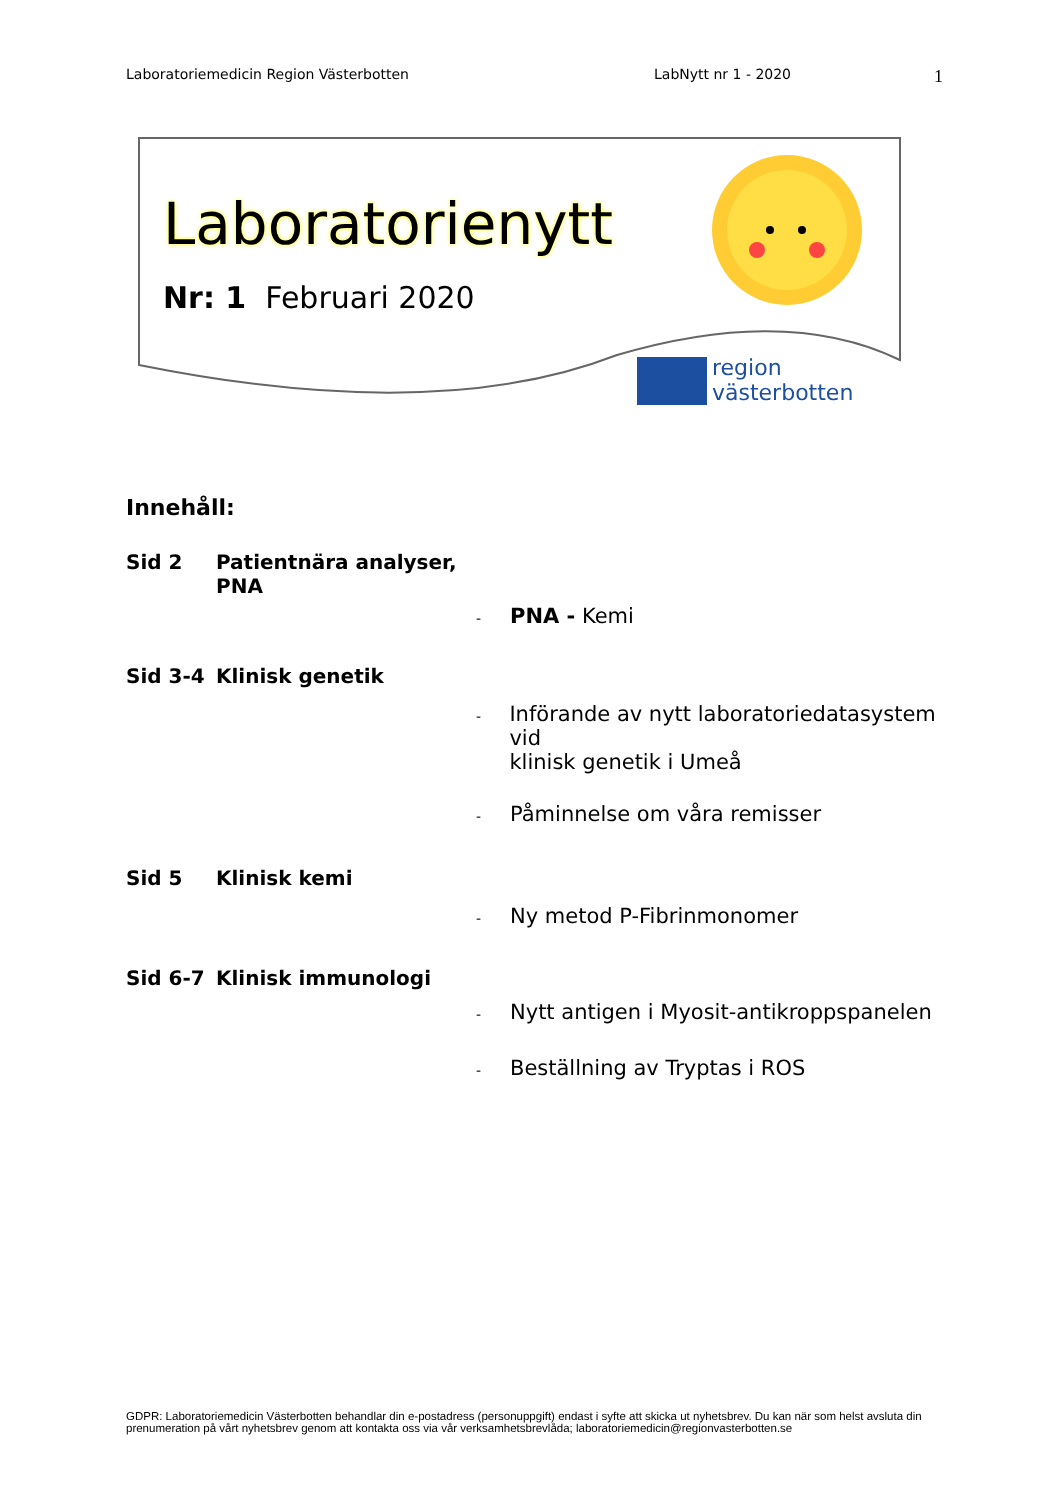Laboratoriemedicin Region Västerbotten LabNytt nr 1 - 2020 1
region
västerbotten
Laboratorienytt
Nr: 1 Februari 2020
Innehåll:
Sid 2 Patientnära analyser,
PNA
- PNA - Kemi
Sid 3-4 Klinisk genetik
- Införande av nytt laboratoriedatasystem vid
klinisk genetik i Umeå
- Påminnelse om våra remisser
Sid 5 Klinisk kemi
- Ny metod P-Fibrinmonomer
Sid 6-7 Klinisk immunologi
- Nytt antigen i Myosit-antikroppspanelen
- Beställning av Tryptas i ROS
GDPR: Laboratoriemedicin Västerbotten behandlar din e-postadress (personuppgift) endast i syfte att skicka ut nyhetsbrev. Du kan när som helst avsluta din prenumeration på vårt nyhetsbrev genom att kontakta oss via vår verksamhetsbrevlåda; laboratoriemedicin@regionvasterbotten.se